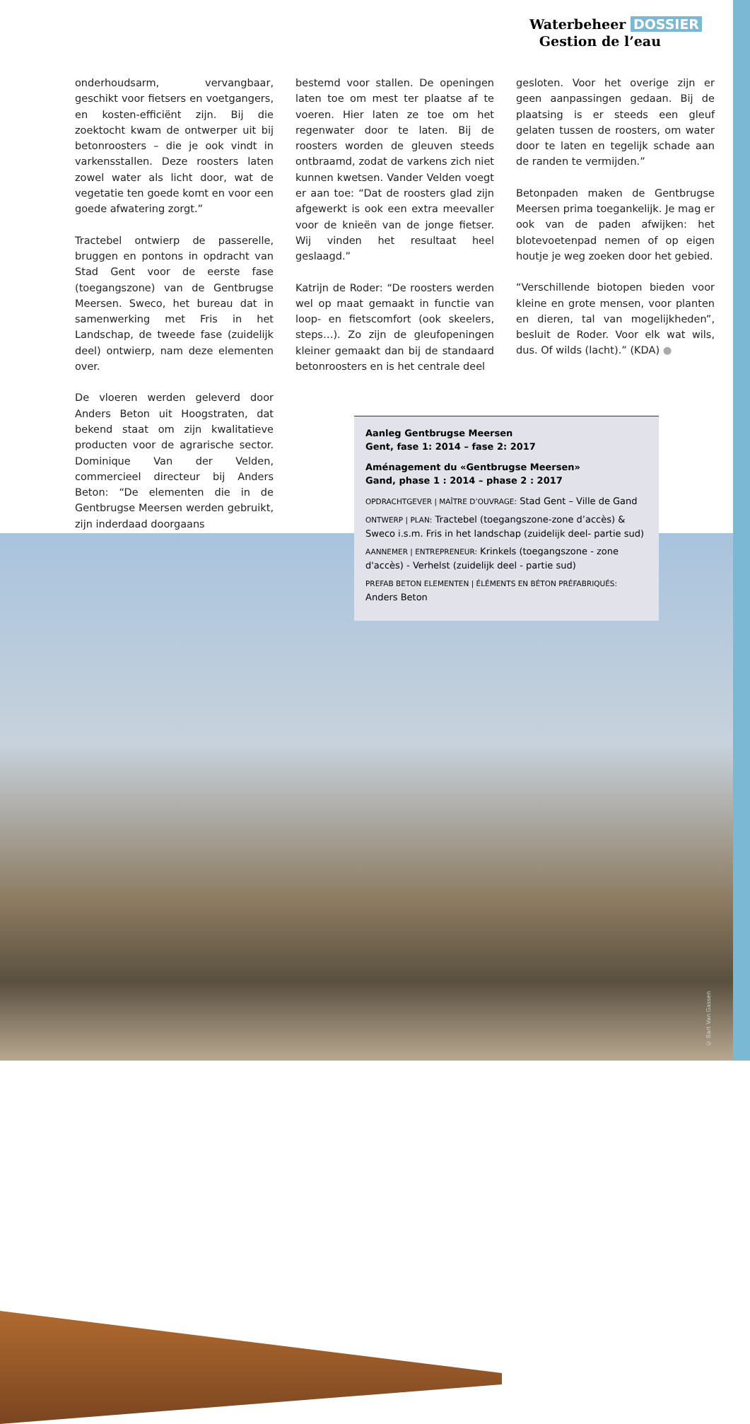Waterbeheer DOSSIER
Gestion de l’eau
onderhoudsarm, vervangbaar, geschikt voor fietsers en voetgangers, en kosten-efficiënt zijn. Bij die zoektocht kwam de ontwerper uit bij betonroosters – die je ook vindt in varkensstallen. Deze roosters laten zowel water als licht door, wat de vegetatie ten goede komt en voor een goede afwatering zorgt.”
Tractebel ontwierp de passerelle, bruggen en pontons in opdracht van Stad Gent voor de eerste fase (toegangszone) van de Gentbrugse Meersen. Sweco, het bureau dat in samenwerking met Fris in het Landschap, de tweede fase (zuidelijk deel) ontwierp, nam deze elementen over.
De vloeren werden geleverd door Anders Beton uit Hoogstraten, dat bekend staat om zijn kwalitatieve producten voor de agrarische sector. Dominique Van der Velden, commercieel directeur bij Anders Beton: “De elementen die in de Gentbrugse Meersen werden gebruikt, zijn inderdaad doorgaans
bestemd voor stallen. De openingen laten toe om mest ter plaatse af te voeren. Hier laten ze toe om het regenwater door te laten. Bij de roosters worden de gleuven steeds ontbraamd, zodat de varkens zich niet kunnen kwetsen. Vander Velden voegt er aan toe: “Dat de roosters glad zijn afgewerkt is ook een extra meevaller voor de knieën van de jonge fietser. Wij vinden het resultaat heel geslaagd.”
Katrijn de Roder: “De roosters werden wel op maat gemaakt in functie van loop- en fietscomfort (ook skeelers, steps…). Zo zijn de gleufopeningen kleiner gemaakt dan bij de standaard betonroosters en is het centrale deel
gesloten. Voor het overige zijn er geen aanpassingen gedaan. Bij de plaatsing is er steeds een gleuf gelaten tussen de roosters, om water door te laten en tegelijk schade aan de randen te vermijden.”
Betonpaden maken de Gentbrugse Meersen prima toegankelijk. Je mag er ook van de paden afwijken: het blotevoetenpad nemen of op eigen houtje je weg zoeken door het gebied.
“Verschillende biotopen bieden voor kleine en grote mensen, voor planten en dieren, tal van mogelijkheden”, besluit de Roder. Voor elk wat wils, dus. Of wilds (lacht).” (KDA) ●
© Bart Van Gassen
Aanleg Gentbrugse Meersen
Gent, fase 1: 2014 – fase 2: 2017
Aménagement du «Gentbrugse Meersen»
Gand, phase 1 : 2014 – phase 2 : 2017
OPDRACHTGEVER | MAÎTRE D’OUVRAGE: Stad Gent – Ville de Gand
ONTWERP | PLAN: Tractebel (toegangszone-zone d’accès) & Sweco i.s.m. Fris in het landschap (zuidelijk deel- partie sud)
AANNEMER | ENTREPRENEUR: Krinkels (toegangszone - zone d'accès) - Verhelst (zuidelijk deel - partie sud)
PREFAB BETON ELEMENTEN | ÉLÉMENTS EN BÉTON PRÉFABRIQUÉS:
Anders Beton